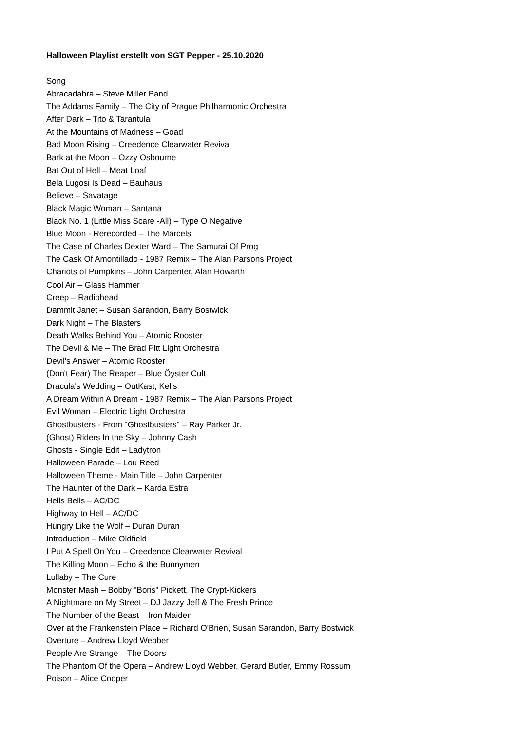Halloween Playlist erstellt von SGT Pepper - 25.10.2020
Song
Abracadabra – Steve Miller Band
The Addams Family – The City of Prague Philharmonic Orchestra
After Dark – Tito & Tarantula
At the Mountains of Madness – Goad
Bad Moon Rising – Creedence Clearwater Revival
Bark at the Moon – Ozzy Osbourne
Bat Out of Hell – Meat Loaf
Bela Lugosi Is Dead – Bauhaus
Believe – Savatage
Black Magic Woman – Santana
Black No. 1 (Little Miss Scare -All) – Type O Negative
Blue Moon - Rerecorded – The Marcels
The Case of Charles Dexter Ward – The Samurai Of Prog
The Cask Of Amontillado - 1987 Remix – The Alan Parsons Project
Chariots of Pumpkins – John Carpenter, Alan Howarth
Cool Air – Glass Hammer
Creep – Radiohead
Dammit Janet – Susan Sarandon, Barry Bostwick
Dark Night – The Blasters
Death Walks Behind You – Atomic Rooster
The Devil & Me – The Brad Pitt Light Orchestra
Devil's Answer – Atomic Rooster
(Don't Fear) The Reaper – Blue Öyster Cult
Dracula's Wedding – OutKast, Kelis
A Dream Within A Dream - 1987 Remix – The Alan Parsons Project
Evil Woman – Electric Light Orchestra
Ghostbusters - From "Ghostbusters" – Ray Parker Jr.
(Ghost) Riders In the Sky – Johnny Cash
Ghosts - Single Edit – Ladytron
Halloween Parade – Lou Reed
Halloween Theme - Main Title – John Carpenter
The Haunter of the Dark – Karda Estra
Hells Bells – AC/DC
Highway to Hell – AC/DC
Hungry Like the Wolf – Duran Duran
Introduction – Mike Oldfield
I Put A Spell On You – Creedence Clearwater Revival
The Killing Moon – Echo & the Bunnymen
Lullaby – The Cure
Monster Mash – Bobby "Boris" Pickett, The Crypt-Kickers
A Nightmare on My Street – DJ Jazzy Jeff & The Fresh Prince
The Number of the Beast – Iron Maiden
Over at the Frankenstein Place – Richard O'Brien, Susan Sarandon, Barry Bostwick
Overture – Andrew Lloyd Webber
People Are Strange – The Doors
The Phantom Of the Opera – Andrew Lloyd Webber, Gerard Butler, Emmy Rossum
Poison – Alice Cooper